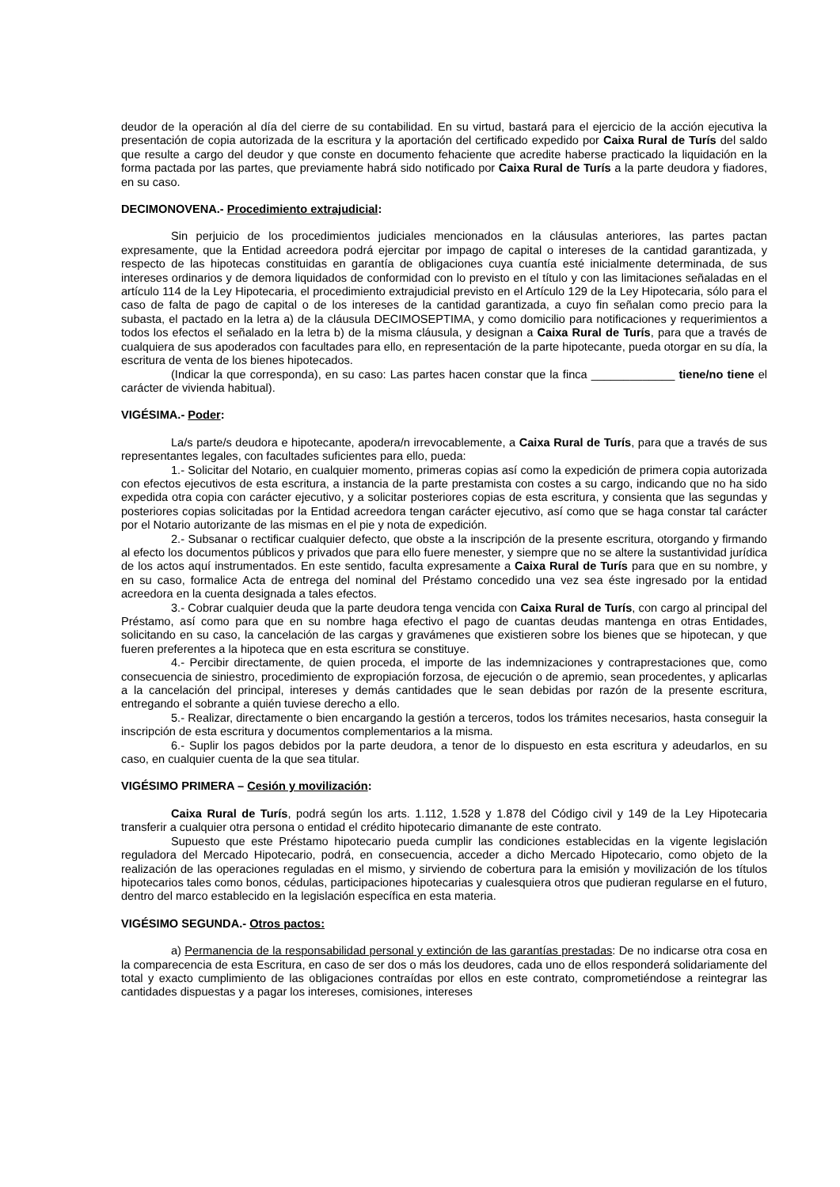deudor de la operación al día del cierre de su contabilidad. En su virtud, bastará para el ejercicio de la acción ejecutiva la presentación de copia autorizada de la escritura y la aportación del certificado expedido por Caixa Rural de Turís del saldo que resulte a cargo del deudor y que conste en documento fehaciente que acredite haberse practicado la liquidación en la forma pactada por las partes, que previamente habrá sido notificado por Caixa Rural de Turís a la parte deudora y fiadores, en su caso.
DECIMONOVENA.- Procedimiento extrajudicial:
Sin perjuicio de los procedimientos judiciales mencionados en la cláusulas anteriores, las partes pactan expresamente, que la Entidad acreedora podrá ejercitar por impago de capital o intereses de la cantidad garantizada, y respecto de las hipotecas constituidas en garantía de obligaciones cuya cuantía esté inicialmente determinada, de sus intereses ordinarios y de demora liquidados de conformidad con lo previsto en el título y con las limitaciones señaladas en el artículo 114 de la Ley Hipotecaria, el procedimiento extrajudicial previsto en el Artículo 129 de la Ley Hipotecaria, sólo para el caso de falta de pago de capital o de los intereses de la cantidad garantizada, a cuyo fin señalan como precio para la subasta, el pactado en la letra a) de la cláusula DECIMOSEPTIMA, y como domicilio para notificaciones y requerimientos a todos los efectos el señalado en la letra b) de la misma cláusula, y designan a Caixa Rural de Turís, para que a través de cualquiera de sus apoderados con facultades para ello, en representación de la parte hipotecante, pueda otorgar en su día, la escritura de venta de los bienes hipotecados.
(Indicar la que corresponda), en su caso: Las partes hacen constar que la finca _____________ tiene/no tiene el carácter de vivienda habitual).
VIGÉSIMA.- Poder:
La/s parte/s deudora e hipotecante, apodera/n irrevocablemente, a Caixa Rural de Turís, para que a través de sus representantes legales, con facultades suficientes para ello, pueda:
1.- Solicitar del Notario, en cualquier momento, primeras copias así como la expedición de primera copia autorizada con efectos ejecutivos de esta escritura, a instancia de la parte prestamista con costes a su cargo, indicando que no ha sido expedida otra copia con carácter ejecutivo, y a solicitar posteriores copias de esta escritura, y consienta que las segundas y posteriores copias solicitadas por la Entidad acreedora tengan carácter ejecutivo, así como que se haga constar tal carácter por el Notario autorizante de las mismas en el pie y nota de expedición.
2.- Subsanar o rectificar cualquier defecto, que obste a la inscripción de la presente escritura, otorgando y firmando al efecto los documentos públicos y privados que para ello fuere menester, y siempre que no se altere la sustantividad jurídica de los actos aquí instrumentados. En este sentido, faculta expresamente a Caixa Rural de Turís para que en su nombre, y en su caso, formalice Acta de entrega del nominal del Préstamo concedido una vez sea éste ingresado por la entidad acreedora en la cuenta designada a tales efectos.
3.- Cobrar cualquier deuda que la parte deudora tenga vencida con Caixa Rural de Turís, con cargo al principal del Préstamo, así como para que en su nombre haga efectivo el pago de cuantas deudas mantenga en otras Entidades, solicitando en su caso, la cancelación de las cargas y gravámenes que existieren sobre los bienes que se hipotecan, y que fueren preferentes a la hipoteca que en esta escritura se constituye.
4.- Percibir directamente, de quien proceda, el importe de las indemnizaciones y contraprestaciones que, como consecuencia de siniestro, procedimiento de expropiación forzosa, de ejecución o de apremio, sean procedentes, y aplicarlas a la cancelación del principal, intereses y demás cantidades que le sean debidas por razón de la presente escritura, entregando el sobrante a quién tuviese derecho a ello.
5.- Realizar, directamente o bien encargando la gestión a terceros, todos los trámites necesarios, hasta conseguir la inscripción de esta escritura y documentos complementarios a la misma.
6.- Suplir los pagos debidos por la parte deudora, a tenor de lo dispuesto en esta escritura y adeudarlos, en su caso, en cualquier cuenta de la que sea titular.
VIGÉSIMO PRIMERA – Cesión y movilización:
Caixa Rural de Turís, podrá según los arts. 1.112, 1.528 y 1.878 del Código civil y 149 de la Ley Hipotecaria transferir a cualquier otra persona o entidad el crédito hipotecario dimanante de este contrato.
Supuesto que este Préstamo hipotecario pueda cumplir las condiciones establecidas en la vigente legislación reguladora del Mercado Hipotecario, podrá, en consecuencia, acceder a dicho Mercado Hipotecario, como objeto de la realización de las operaciones reguladas en el mismo, y sirviendo de cobertura para la emisión y movilización de los títulos hipotecarios tales como bonos, cédulas, participaciones hipotecarias y cualesquiera otros que pudieran regularse en el futuro, dentro del marco establecido en la legislación específica en esta materia.
VIGÉSIMO SEGUNDA.- Otros pactos:
a) Permanencia de la responsabilidad personal y extinción de las garantías prestadas: De no indicarse otra cosa en la comparecencia de esta Escritura, en caso de ser dos o más los deudores, cada uno de ellos responderá solidariamente del total y exacto cumplimiento de las obligaciones contraídas por ellos en este contrato, comprometiéndose a reintegrar las cantidades dispuestas y a pagar los intereses, comisiones, intereses